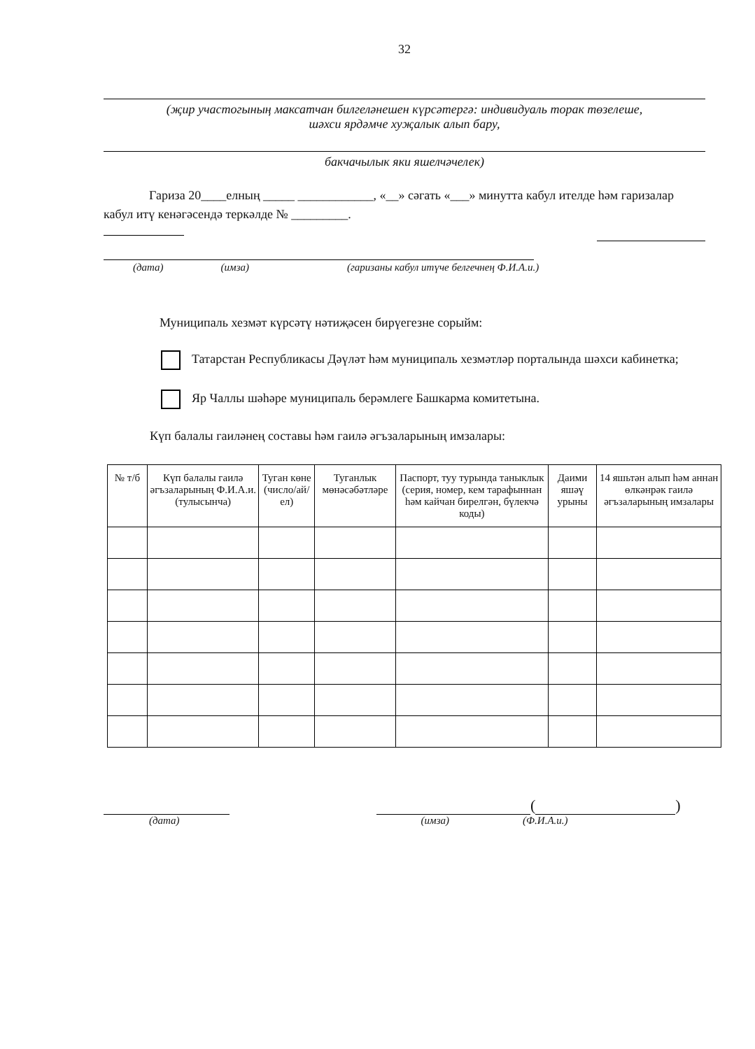32
(җир участогының максатчан билгеләнешен күрсәтергә: индивидуаль торак төзелеше,
шәхси ярдәмче хуҗалык алып бару,
бакчачылык яки яшелчәчелек)
Гариза 20____елның _____ ____________, «__» сәгать «___» минутта кабул ителде һәм гаризалар кабул итү кенәгәсендә теркәлде № _________.
(дата) (имза) (гаризаны кабул итүче белгечнең Ф.И.А.и.)
Муниципаль хезмәт күрсәтү нәтиҗәсен бирүегезне сорыйм:
Татарстан Республикасы Дәүләт һәм муниципаль хезмәтләр порталында шәхси кабинетка;
Яр Чаллы шәһәре муниципаль берәмлеге Башкарма комитетына.
Күп балалы гаиләнең составы һәм гаилә әгъзаларының имзалары:
| № т/б | Күп балалы гаилә әгъзаларының Ф.И.А.и. (тулысынча) | Туган көне (число/ай/ел) | Туганлык мөнәсәбәтләре | Паспорт, туу турында таныклык (серия, номер, кем тарафыннан һәм кайчан бирелгән, бүлекчә коды) | Даими яшәү урыны | 14 яшьтән алып һәм аннан өлкәнрәк гаилә әгъзаларының имзалары |
| --- | --- | --- | --- | --- | --- | --- |
(
)
(дата) (имза) (Ф.И.А.и.)